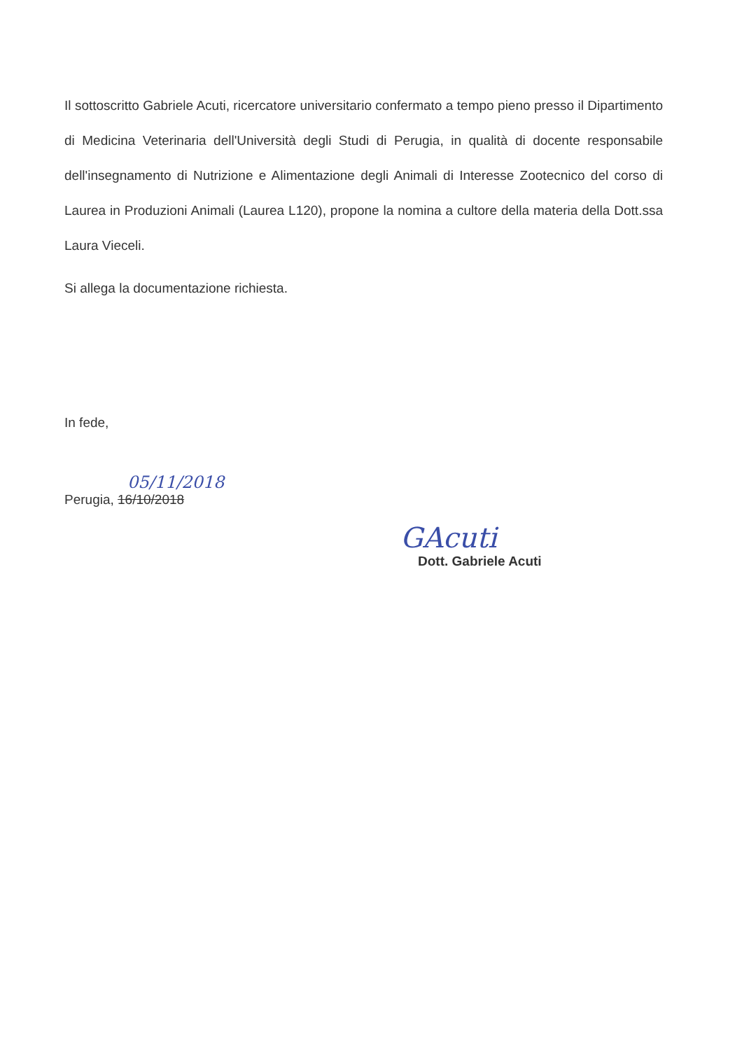Il sottoscritto Gabriele Acuti, ricercatore universitario confermato a tempo pieno presso il Dipartimento di Medicina Veterinaria dell'Università degli Studi di Perugia, in qualità di docente responsabile dell'insegnamento di Nutrizione e Alimentazione degli Animali di Interesse Zootecnico del corso di Laurea in Produzioni Animali (Laurea L120), propone la nomina a cultore della materia della Dott.ssa Laura Vieceli.
Si allega la documentazione richiesta.
In fede,
05/11/2018
Perugia, 16/10/2018
GAcuti
Dott. Gabriele Acuti